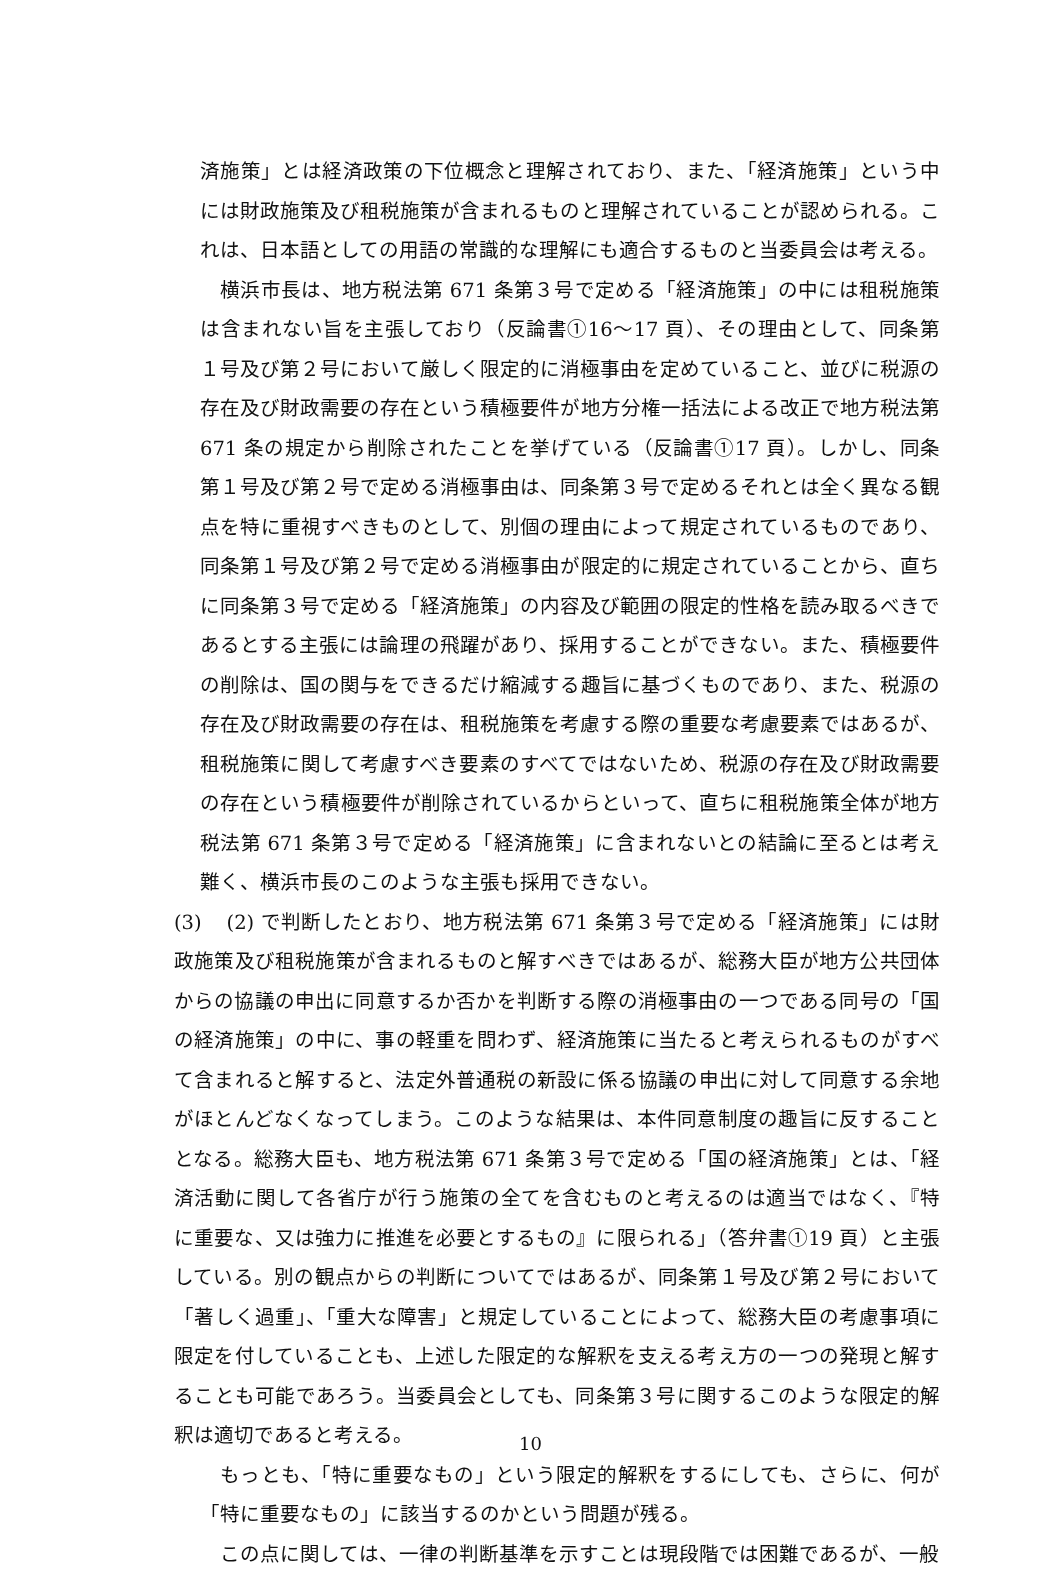済施策」とは経済政策の下位概念と理解されており、また、「経済施策」という中には財政施策及び租税施策が含まれるものと理解されていることが認められる。これは、日本語としての用語の常識的な理解にも適合するものと当委員会は考える。
横浜市長は、地方税法第 671 条第３号で定める「経済施策」の中には租税施策は含まれない旨を主張しており（反論書①16～17 頁）、その理由として、同条第１号及び第２号において厳しく限定的に消極事由を定めていること、並びに税源の存在及び財政需要の存在という積極要件が地方分権一括法による改正で地方税法第 671 条の規定から削除されたことを挙げている（反論書①17 頁）。しかし、同条第１号及び第２号で定める消極事由は、同条第３号で定めるそれとは全く異なる観点を特に重視すべきものとして、別個の理由によって規定されているものであり、同条第１号及び第２号で定める消極事由が限定的に規定されていることから、直ちに同条第３号で定める「経済施策」の内容及び範囲の限定的性格を読み取るべきであるとする主張には論理の飛躍があり、採用することができない。また、積極要件の削除は、国の関与をできるだけ縮減する趣旨に基づくものであり、また、税源の存在及び財政需要の存在は、租税施策を考慮する際の重要な考慮要素ではあるが、租税施策に関して考慮すべき要素のすべてではないため、税源の存在及び財政需要の存在という積極要件が削除されているからといって、直ちに租税施策全体が地方税法第 671 条第３号で定める「経済施策」に含まれないとの結論に至るとは考え難く、横浜市長のこのような主張も採用できない。
(3) (2) で判断したとおり、地方税法第 671 条第３号で定める「経済施策」には財政施策及び租税施策が含まれるものと解すべきではあるが、総務大臣が地方公共団体からの協議の申出に同意するか否かを判断する際の消極事由の一つである同号の「国の経済施策」の中に、事の軽重を問わず、経済施策に当たると考えられるものがすべて含まれると解すると、法定外普通税の新設に係る協議の申出に対して同意する余地がほとんどなくなってしまう。このような結果は、本件同意制度の趣旨に反することとなる。総務大臣も、地方税法第 671 条第３号で定める「国の経済施策」とは、「経済活動に関して各省庁が行う施策の全てを含むものと考えるのは適当ではなく、『特に重要な、又は強力に推進を必要とするもの』に限られる」（答弁書①19 頁）と主張している。別の観点からの判断についてではあるが、同条第１号及び第２号において「著しく過重」、「重大な障害」と規定していることによって、総務大臣の考慮事項に限定を付していることも、上述した限定的な解釈を支える考え方の一つの発現と解することも可能であろう。当委員会としても、同条第３号に関するこのような限定的解釈は適切であると考える。
もっとも、「特に重要なもの」という限定的解釈をするにしても、さらに、何が「特に重要なもの」に該当するのかという問題が残る。
この点に関しては、一律の判断基準を示すことは現段階では困難であるが、一般
10